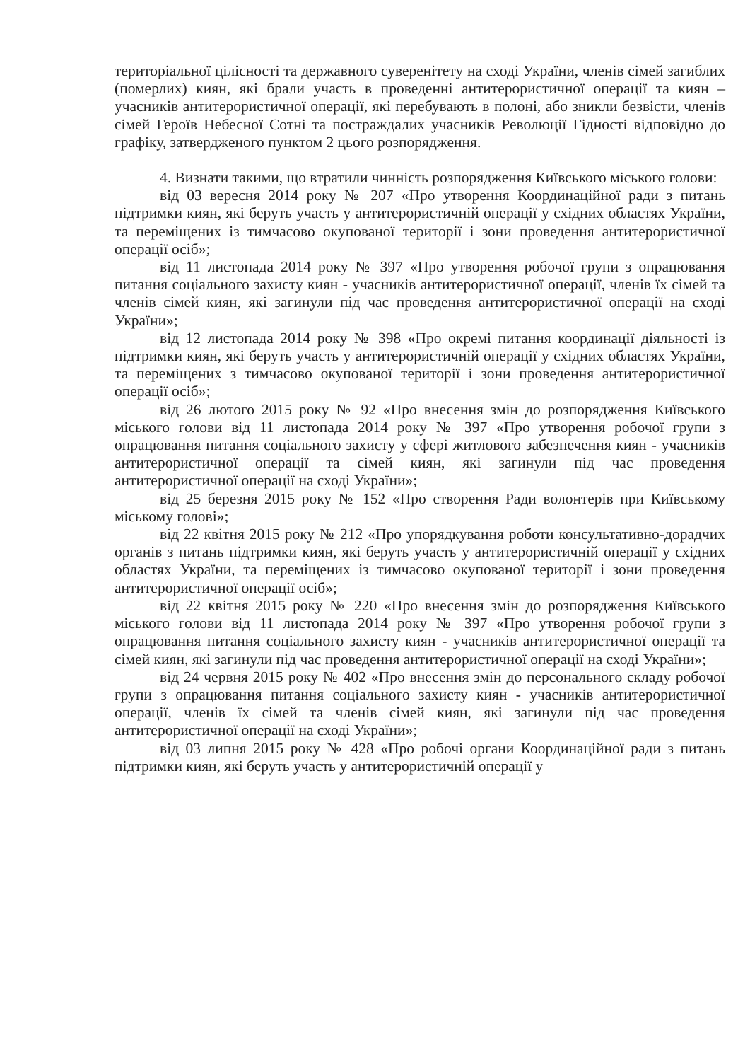територіальної цілісності та державного суверенітету на сході України, членів сімей загиблих (померлих) киян, які брали участь в проведенні антитерористичної операції та киян – учасників антитерористичної операції, які перебувають в полоні, або зникли безвісти, членів сімей Героїв Небесної Сотні та постраждалих учасників Революції Гідності відповідно до графіку, затвердженого пунктом 2 цього розпорядження.
4. Визнати такими, що втратили чинність розпорядження Київського міського голови:
від 03 вересня 2014 року № 207 «Про утворення Координаційної ради з питань підтримки киян, які беруть участь у антитерористичній операції у східних областях України, та переміщених із тимчасово окупованої території і зони проведення антитерористичної операції осіб»;
від 11 листопада 2014 року № 397 «Про утворення робочої групи з опрацювання питання соціального захисту киян - учасників антитерористичної операції, членів їх сімей та членів сімей киян, які загинули під час проведення антитерористичної операції на сході України»;
від 12 листопада 2014 року № 398 «Про окремі питання координації діяльності із підтримки киян, які беруть участь у антитерористичній операції у східних областях України, та переміщених з тимчасово окупованої території і зони проведення антитерористичної операції осіб»;
від 26 лютого 2015 року № 92 «Про внесення змін до розпорядження Київського міського голови від 11 листопада 2014 року № 397 «Про утворення робочої групи з опрацювання питання соціального захисту у сфері житлового забезпечення киян - учасників антитерористичної операції та сімей киян, які загинули під час проведення антитерористичної операції на сході України»;
від 25 березня 2015 року № 152 «Про створення Ради волонтерів при Київському міському голові»;
від 22 квітня 2015 року № 212 «Про упорядкування роботи консультативно-дорадчих органів з питань підтримки киян, які беруть участь у антитерористичній операції у східних областях України, та переміщених із тимчасово окупованої території і зони проведення антитерористичної операції осіб»;
від 22 квітня 2015 року № 220 «Про внесення змін до розпорядження Київського міського голови від 11 листопада 2014 року № 397 «Про утворення робочої групи з опрацювання питання соціального захисту киян - учасників антитерористичної операції та сімей киян, які загинули під час проведення антитерористичної операції на сході України»;
від 24 червня 2015 року № 402 «Про внесення змін до персонального складу робочої групи з опрацювання питання соціального захисту киян - учасників антитерористичної операції, членів їх сімей та членів сімей киян, які загинули під час проведення антитерористичної операції на сході України»;
від 03 липня 2015 року № 428 «Про робочі органи Координаційної ради з питань підтримки киян, які беруть участь у антитерористичній операції у